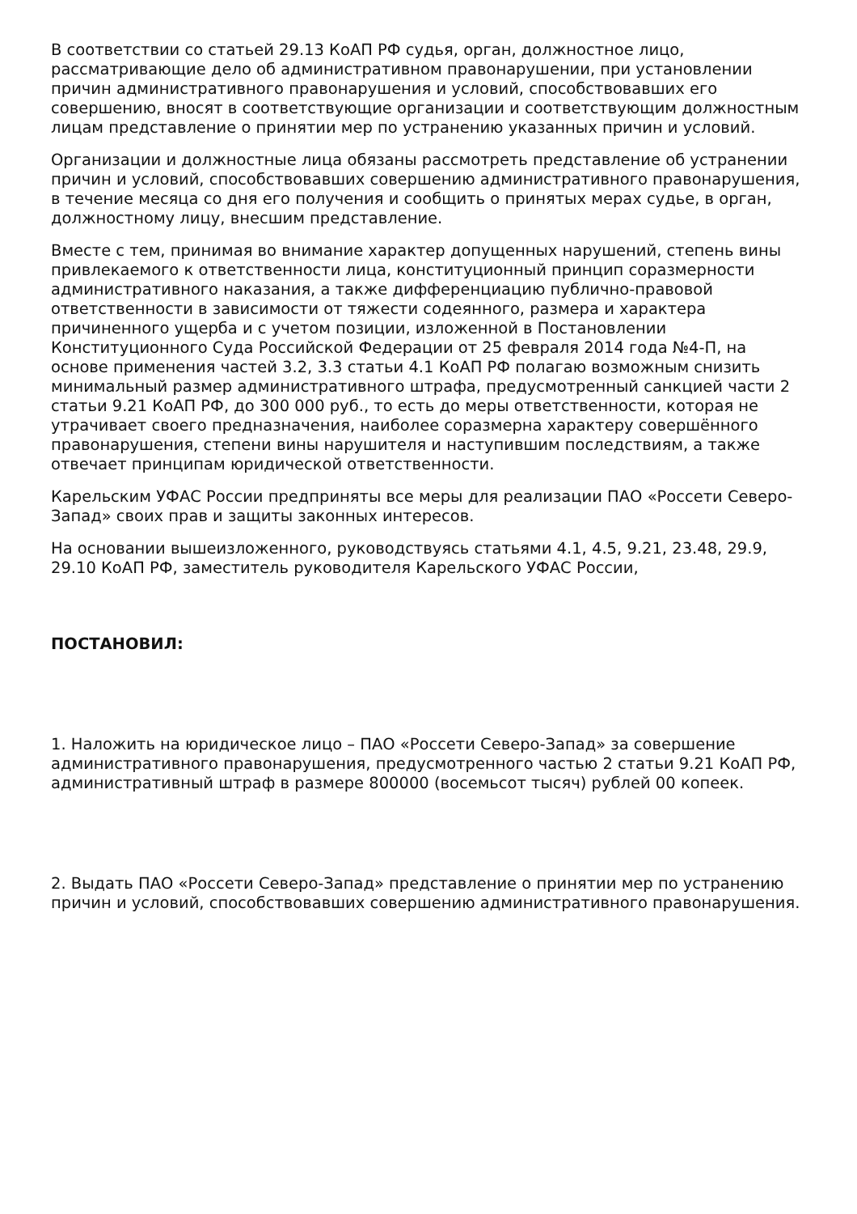В соответствии со статьей 29.13 КоАП РФ судья, орган, должностное лицо, рассматривающие дело об административном правонарушении, при установлении причин административного правонарушения и условий, способствовавших его совершению, вносят в соответствующие организации и соответствующим должностным лицам представление о принятии мер по устранению указанных причин и условий.
Организации и должностные лица обязаны рассмотреть представление об устранении причин и условий, способствовавших совершению административного правонарушения, в течение месяца со дня его получения и сообщить о принятых мерах судье, в орган, должностному лицу, внесшим представление.
Вместе с тем, принимая во внимание характер допущенных нарушений, степень вины привлекаемого к ответственности лица, конституционный принцип соразмерности административного наказания, а также дифференциацию публично-правовой ответственности в зависимости от тяжести содеянного, размера и характера причиненного ущерба и с учетом позиции, изложенной в Постановлении Конституционного Суда Российской Федерации от 25 февраля 2014 года №4-П, на основе применения частей 3.2, 3.3 статьи 4.1 КоАП РФ полагаю возможным снизить минимальный размер административного штрафа, предусмотренный санкцией части 2 статьи 9.21 КоАП РФ, до 300 000 руб., то есть до меры ответственности, которая не утрачивает своего предназначения, наиболее соразмерна характеру совершённого правонарушения, степени вины нарушителя и наступившим последствиям, а также отвечает принципам юридической ответственности.
Карельским УФАС России предприняты все меры для реализации ПАО «Россети Северо-Запад» своих прав и защиты законных интересов.
На основании вышеизложенного, руководствуясь статьями 4.1, 4.5, 9.21, 23.48, 29.9, 29.10 КоАП РФ, заместитель руководителя Карельского УФАС России,
ПОСТАНОВИЛ:
1. Наложить на юридическое лицо – ПАО «Россети Северо-Запад» за совершение административного правонарушения, предусмотренного частью 2 статьи 9.21 КоАП РФ, административный штраф в размере 800000 (восемьсот тысяч) рублей 00 копеек.
2. Выдать ПАО «Россети Северо-Запад» представление о принятии мер по устранению причин и условий, способствовавших совершению административного правонарушения.